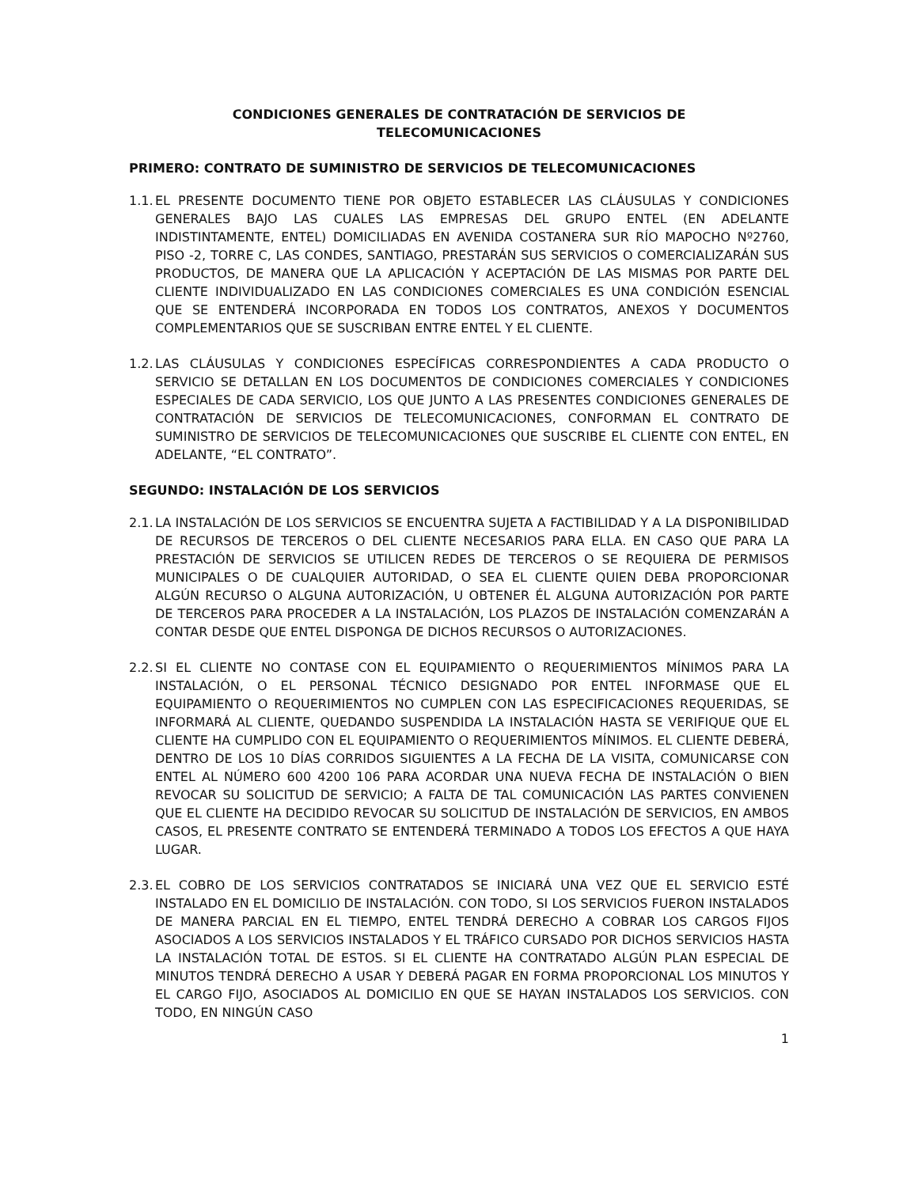CONDICIONES GENERALES DE CONTRATACIÓN DE SERVICIOS DE
TELECOMUNICACIONES
PRIMERO: CONTRATO DE SUMINISTRO DE SERVICIOS DE TELECOMUNICACIONES
1.1. EL PRESENTE DOCUMENTO TIENE POR OBJETO ESTABLECER LAS CLÁUSULAS Y CONDICIONES GENERALES BAJO LAS CUALES LAS EMPRESAS DEL GRUPO ENTEL (EN ADELANTE INDISTINTAMENTE, ENTEL) DOMICILIADAS EN AVENIDA COSTANERA SUR RÍO MAPOCHO Nº2760, PISO -2, TORRE C, LAS CONDES, SANTIAGO, PRESTARÁN SUS SERVICIOS O COMERCIALIZARÁN SUS PRODUCTOS, DE MANERA QUE LA APLICACIÓN Y ACEPTACIÓN DE LAS MISMAS POR PARTE DEL CLIENTE INDIVIDUALIZADO EN LAS CONDICIONES COMERCIALES ES UNA CONDICIÓN ESENCIAL QUE SE ENTENDERÁ INCORPORADA EN TODOS LOS CONTRATOS, ANEXOS Y DOCUMENTOS COMPLEMENTARIOS QUE SE SUSCRIBAN ENTRE ENTEL Y EL CLIENTE.
1.2. LAS CLÁUSULAS Y CONDICIONES ESPECÍFICAS CORRESPONDIENTES A CADA PRODUCTO O SERVICIO SE DETALLAN EN LOS DOCUMENTOS DE CONDICIONES COMERCIALES Y CONDICIONES ESPECIALES DE CADA SERVICIO, LOS QUE JUNTO A LAS PRESENTES CONDICIONES GENERALES DE CONTRATACIÓN DE SERVICIOS DE TELECOMUNICACIONES, CONFORMAN EL CONTRATO DE SUMINISTRO DE SERVICIOS DE TELECOMUNICACIONES QUE SUSCRIBE EL CLIENTE CON ENTEL, EN ADELANTE, “EL CONTRATO”.
SEGUNDO: INSTALACIÓN DE LOS SERVICIOS
2.1. LA INSTALACIÓN DE LOS SERVICIOS SE ENCUENTRA SUJETA A FACTIBILIDAD Y A LA DISPONIBILIDAD DE RECURSOS DE TERCEROS O DEL CLIENTE NECESARIOS PARA ELLA. EN CASO QUE PARA LA PRESTACIÓN DE SERVICIOS SE UTILICEN REDES DE TERCEROS O SE REQUIERA DE PERMISOS MUNICIPALES O DE CUALQUIER AUTORIDAD, O SEA EL CLIENTE QUIEN DEBA PROPORCIONAR ALGÚN RECURSO O ALGUNA AUTORIZACIÓN, U OBTENER ÉL ALGUNA AUTORIZACIÓN POR PARTE DE TERCEROS PARA PROCEDER A LA INSTALACIÓN, LOS PLAZOS DE INSTALACIÓN COMENZARÁN A CONTAR DESDE QUE ENTEL DISPONGA DE DICHOS RECURSOS O AUTORIZACIONES.
2.2. SI EL CLIENTE NO CONTASE CON EL EQUIPAMIENTO O REQUERIMIENTOS MÍNIMOS PARA LA INSTALACIÓN, O EL PERSONAL TÉCNICO DESIGNADO POR ENTEL INFORMASE QUE EL EQUIPAMIENTO O REQUERIMIENTOS NO CUMPLEN CON LAS ESPECIFICACIONES REQUERIDAS, SE INFORMARÁ AL CLIENTE, QUEDANDO SUSPENDIDA LA INSTALACIÓN HASTA SE VERIFIQUE QUE EL CLIENTE HA CUMPLIDO CON EL EQUIPAMIENTO O REQUERIMIENTOS MÍNIMOS. EL CLIENTE DEBERÁ, DENTRO DE LOS 10 DÍAS CORRIDOS SIGUIENTES A LA FECHA DE LA VISITA, COMUNICARSE CON ENTEL AL NÚMERO 600 4200 106 PARA ACORDAR UNA NUEVA FECHA DE INSTALACIÓN O BIEN REVOCAR SU SOLICITUD DE SERVICIO; A FALTA DE TAL COMUNICACIÓN LAS PARTES CONVIENEN QUE EL CLIENTE HA DECIDIDO REVOCAR SU SOLICITUD DE INSTALACIÓN DE SERVICIOS, EN AMBOS CASOS, EL PRESENTE CONTRATO SE ENTENDERÁ TERMINADO A TODOS LOS EFECTOS A QUE HAYA LUGAR.
2.3. EL COBRO DE LOS SERVICIOS CONTRATADOS SE INICIARÁ UNA VEZ QUE EL SERVICIO ESTÉ INSTALADO EN EL DOMICILIO DE INSTALACIÓN. CON TODO, SI LOS SERVICIOS FUERON INSTALADOS DE MANERA PARCIAL EN EL TIEMPO, ENTEL TENDRÁ DERECHO A COBRAR LOS CARGOS FIJOS ASOCIADOS A LOS SERVICIOS INSTALADOS Y EL TRÁFICO CURSADO POR DICHOS SERVICIOS HASTA LA INSTALACIÓN TOTAL DE ESTOS. SI EL CLIENTE HA CONTRATADO ALGÚN PLAN ESPECIAL DE MINUTOS TENDRÁ DERECHO A USAR Y DEBERÁ PAGAR EN FORMA PROPORCIONAL LOS MINUTOS Y EL CARGO FIJO, ASOCIADOS AL DOMICILIO EN QUE SE HAYAN INSTALADOS LOS SERVICIOS. CON TODO, EN NINGÚN CASO
1